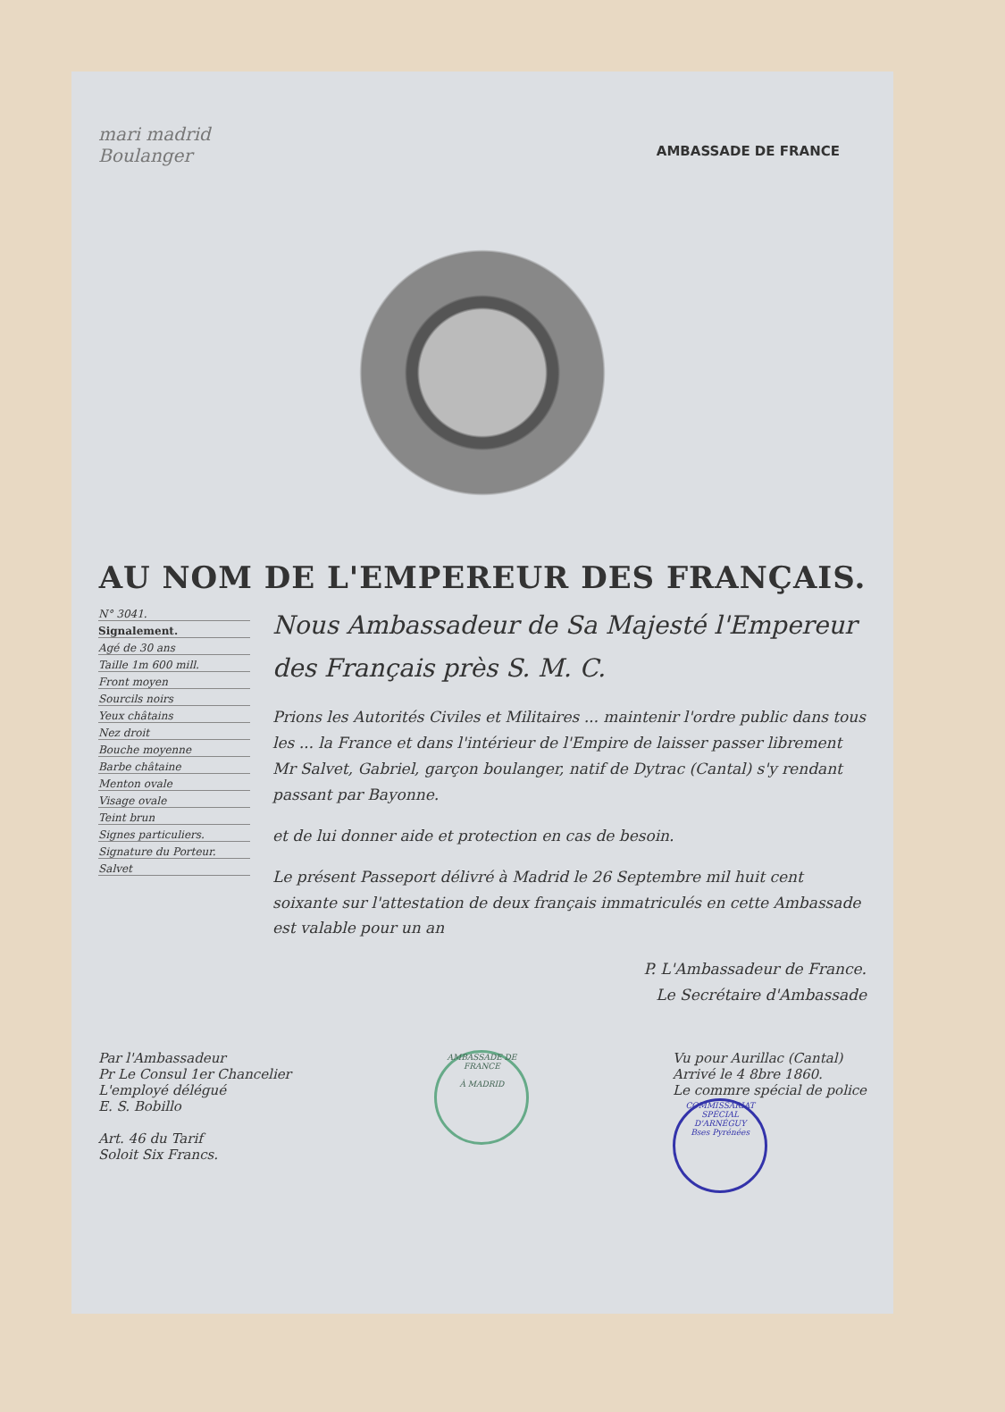AMBASSADE DE FRANCE
mari madrid Boulanger
AU NOM DE L'EMPEREUR DES FRANÇAIS.
N° 3041.
Signalement.
Agé de 30 ans
Taille 1m 600 mill.
Front moyen
Sourcils noirs
Yeux châtains
Nez droit
Bouche moyenne
Barbe châtaine
Menton ovale
Visage ovale
Teint brun
Signes particuliers.
Signature du Porteur.
Salvet
Nous Ambassadeur de Sa Majesté l'Empereur des Français près S. M. C.
Prions les Autorités Civiles et Militaires ... maintenir l'ordre public dans tous les ... la France et dans l'intérieur de l'Empire de laisser passer librement Mr Salvet, Gabriel, garçon boulanger, natif de Dytrac (Cantal) s'y rendant passant par Bayonne.
et de lui donner aide et protection en cas de besoin.
Le présent Passeport délivré à Madrid le 26 Septembre mil huit cent soixante sur l'attestation de deux français immatriculés en cette Ambassade est valable pour un an
P. L'Ambassadeur de France.
Le Secrétaire d'Ambassade
Par l'Ambassadeur
Pr Le Consul 1er Chancelier
L'employé délégué
E. S. Bobillo
Art. 46 du Tarif
Soloit Six Francs.
AMBASSADE DE FRANCE
À MADRID
Vu pour Aurillac (Cantal)
Arrivé le 4 8bre 1860.
Le commre spécial de police
COMMISSARIAT SPÉCIAL D'ARNÉGUY
Bses Pyrénées